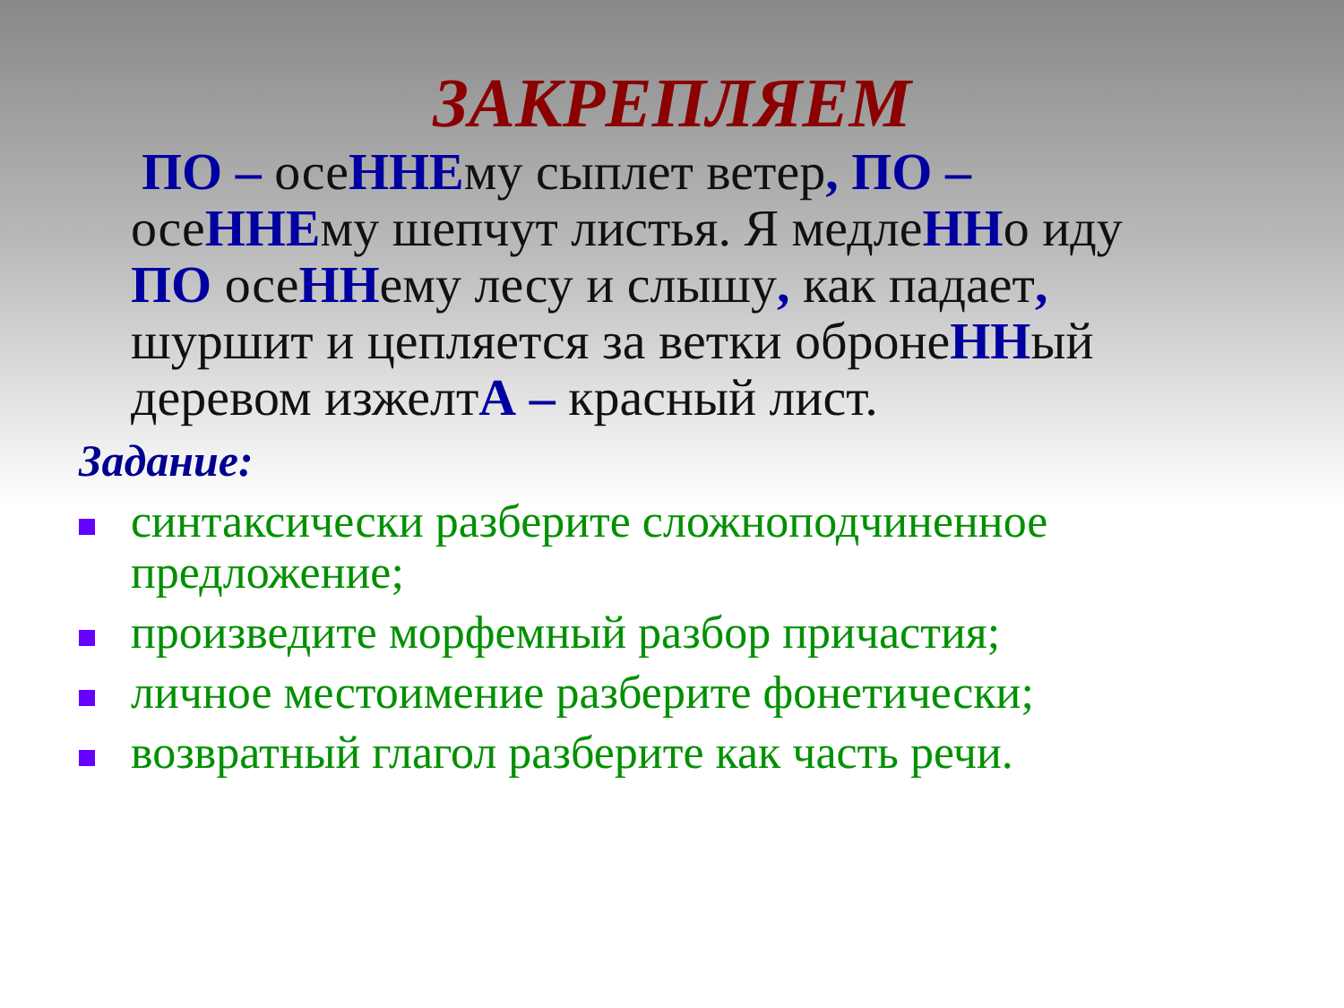ЗАКРЕПЛЯЕМ
ПО – осеННЕму сыплет ветер, ПО – осеННЕму шепчут листья. Я медлеННо иду ПО осеННему лесу и слышу, как падает, шуршит и цепляется за ветки обронеННый деревом изжелтА – красный лист.
Задание:
синтаксически разберите сложноподчиненное предложение;
произведите морфемный разбор причастия;
личное местоимение разберите фонетически;
возвратный глагол разберите как часть речи.